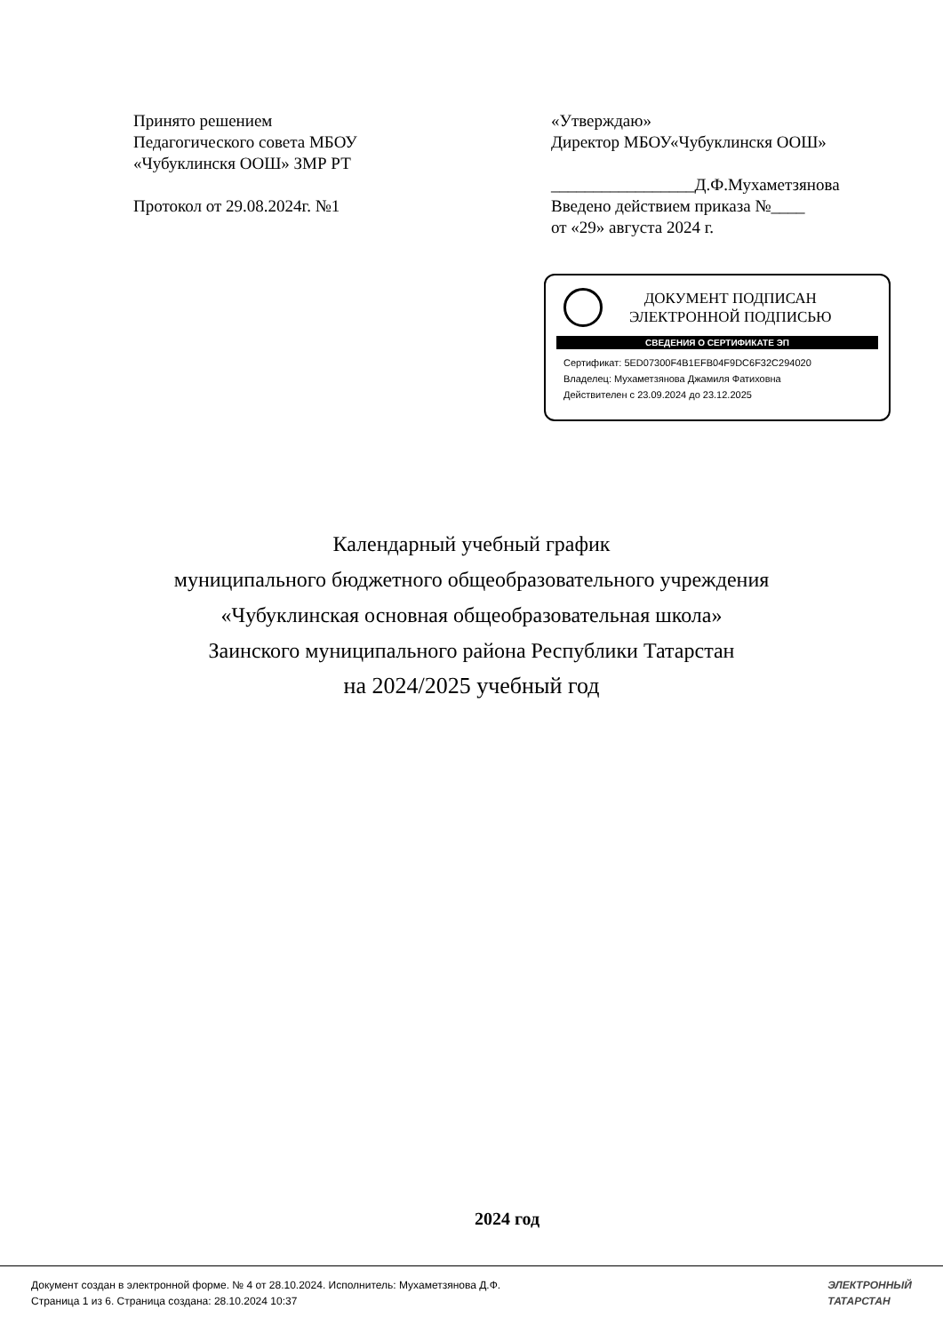Принято решением
Педагогического совета МБОУ
«Чубуклинскя ООШ» ЗМР РТ
Протокол от 29.08.2024г. №1
«Утверждаю»
Директор МБОУ«Чубуклинскя ООШ»
_________________Д.Ф.Мухаметзянова
Введено действием приказа №____
от «29» августа 2024 г.
ДОКУМЕНТ ПОДПИСАН
ЭЛЕКТРОННОЙ ПОДПИСЬЮ
СВЕДЕНИЯ О СЕРТИФИКАТЕ ЭП
Сертификат: 5ED07300F4B1EFB04F9DC6F32C294020
Владелец: Мухаметзянова Джамиля Фатиховна
Действителен с 23.09.2024 до 23.12.2025
Календарный учебный график
муниципального бюджетного общеобразовательного учреждения
«Чубуклинская основная общеобразовательная школа»
Заинского муниципального района Республики Татарстан
на 2024/2025 учебный год
2024 год
Документ создан в электронной форме. № 4 от 28.10.2024. Исполнитель: Мухаметзянова Д.Ф.
Страница 1 из 6. Страница создана: 28.10.2024 10:37
ЭЛЕКТРОННЫЙ
ТАТАРСТАН